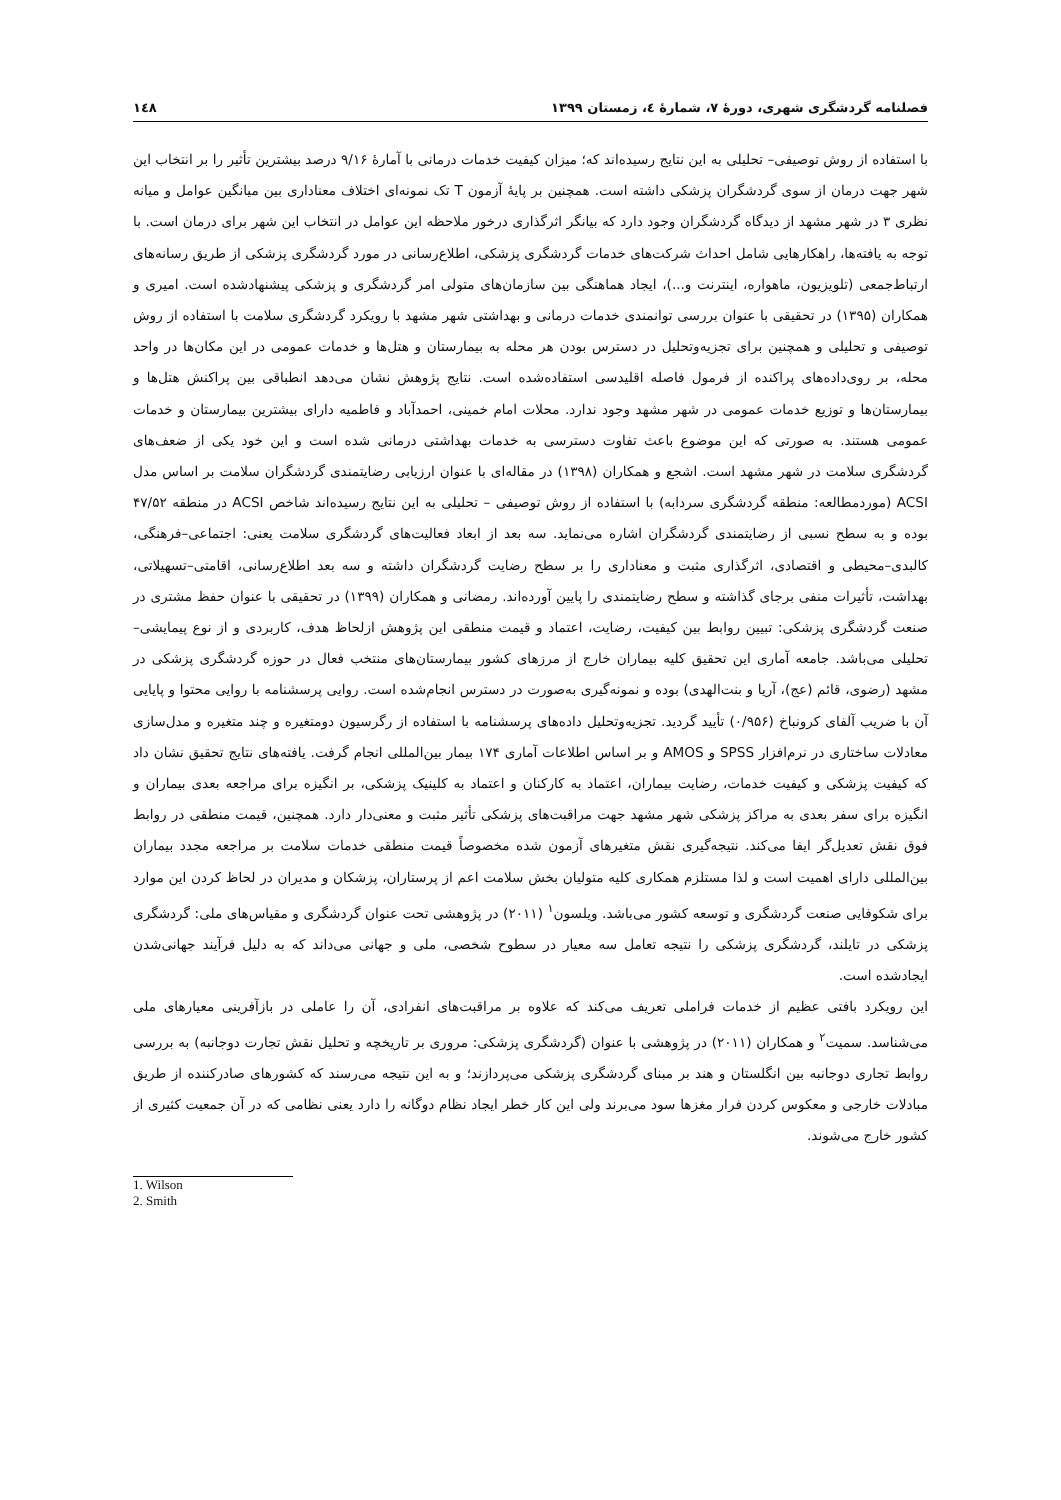فصلنامه گردشگری شهری، دورهٔ ۷، شمارهٔ ٤، زمستان ۱۳۹۹ ۱٤۸
با استفاده از روش توصیفی– تحلیلی به این نتایج رسیده‌اند که؛ میزان کیفیت خدمات درمانی با آمارهٔ ۹/۱۶ درصد بیشترین تأثیر را بر انتخاب این شهر جهت درمان از سوی گردشگران پزشکی داشته است. همچنین بر پایهٔ آزمون T تک نمونه‌ای اختلاف معناداری بین میانگین عوامل و میانه نظری ۳ در شهر مشهد از دیدگاه گردشگران وجود دارد که بیانگر اثرگذاری درخور ملاحظه این عوامل در انتخاب این شهر برای درمان است. با توجه به یافته‌ها، راهکارهایی شامل احداث شرکت‌های خدمات گردشگری پزشکی، اطلاع‌رسانی در مورد گردشگری پزشکی از طریق رسانه‌های ارتباط‌جمعی (تلویزیون، ماهواره، اینترنت و...)، ایجاد هماهنگی بین سازمان‌های متولی امر گردشگری و پزشکی پیشنهادشده است. امیری و همکاران (۱۳۹۵) در تحقیقی با عنوان بررسی توانمندی خدمات درمانی و بهداشتی شهر مشهد با رویکرد گردشگری سلامت با استفاده از روش توصیفی و تحلیلی و همچنین برای تجزیه‌وتحلیل در دسترس بودن هر محله به بیمارستان و هتل‌ها و خدمات عمومی در این مکان‌ها در واحد محله، بر روی‌داده‌های پراکنده از فرمول فاصله اقلیدسی استفاده‌شده است. نتایج پژوهش نشان می‌دهد انطباقی بین پراکنش هتل‌ها و بیمارستان‌ها و توزیع خدمات عمومی در شهر مشهد وجود ندارد. محلات امام خمینی، احمدآباد و فاطمیه دارای بیشترین بیمارستان و خدمات عمومی هستند. به صورتی که این موضوع باعث تفاوت دسترسی به خدمات بهداشتی درمانی شده است و این خود یکی از ضعف‌های گردشگری سلامت در شهر مشهد است. اشجع و همکاران (۱۳۹۸) در مقاله‌ای با عنوان ارزیابی رضایتمندی گردشگران سلامت بر اساس مدل ACSI (موردمطالعه: منطقه گردشگری سردابه) با استفاده از روش توصیفی – تحلیلی به این نتایج رسیده‌اند شاخص ACSI در منطقه ۴۷/۵۲ بوده و به سطح نسبی از رضایتمندی گردشگران اشاره می‌نماید. سه بعد از ابعاد فعالیت‌های گردشگری سلامت یعنی: اجتماعی–فرهنگی، کالبدی–محیطی و اقتصادی، اثرگذاری مثبت و معناداری را بر سطح رضایت گردشگران داشته و سه بعد اطلاع‌رسانی، اقامتی–تسهیلاتی، بهداشت، تأثیرات منفی برجای گذاشته و سطح رضایتمندی را پایین آورده‌اند. رمضانی و همکاران (۱۳۹۹) در تحقیقی با عنوان حفظ مشتری در صنعت گردشگری پزشکی: تبیین روابط بین کیفیت، رضایت، اعتماد و قیمت منطقی این پژوهش ازلحاظ هدف، کاربردی و از نوع پیمایشی–تحلیلی می‌باشد. جامعه آماری این تحقیق کلیه بیماران خارج از مرزهای کشور بیمارستان‌های منتخب فعال در حوزه گردشگری پزشکی در مشهد (رضوی، قائم (عج)، آریا و بنت‌الهدی) بوده و نمونه‌گیری به‌صورت در دسترس انجام‌شده است. روایی پرسشنامه با روایی محتوا و پایایی آن با ضریب آلفای کرونباخ (۰/۹۵۶) تأیید گردید. تجزیه‌وتحلیل داده‌های پرسشنامه با استفاده از رگرسیون دومتغیره و چند متغیره و مدل‌سازی معادلات ساختاری در نرم‌افزار SPSS و AMOS و بر اساس اطلاعات آماری ۱۷۴ بیمار بین‌المللی انجام گرفت. یافته‌های نتایج تحقیق نشان داد که کیفیت پزشکی و کیفیت خدمات، رضایت بیماران، اعتماد به کارکنان و اعتماد به کلینیک پزشکی، بر انگیزه برای مراجعه بعدی بیماران و انگیزه برای سفر بعدی به مراکز پزشکی شهر مشهد جهت مراقبت‌های پزشکی تأثیر مثبت و معنی‌دار دارد. همچنین، قیمت منطقی در روابط فوق نقش تعدیل‌گر ایفا می‌کند. نتیجه‌گیری نقش متغیرهای آزمون شده مخصوصاً قیمت منطقی خدمات سلامت بر مراجعه مجدد بیماران بین‌المللی دارای اهمیت است و لذا مستلزم همکاری کلیه متولیان بخش سلامت اعم از پرستاران، پزشکان و مدیران در لحاظ کردن این موارد برای شکوفایی صنعت گردشگری و توسعه کشور می‌باشد. ویلسون<sup>۱</sup> (۲۰۱۱) در پژوهشی تحت عنوان گردشگری و مقیاس‌های ملی: گردشگری پزشکی در تایلند، گردشگری پزشکی را نتیجه تعامل سه معیار در سطوح شخصی، ملی و جهانی می‌داند که به دلیل فرآیند جهانی‌شدن ایجادشده است.
این رویکرد بافتی عظیم از خدمات فراملی تعریف می‌کند که علاوه بر مراقبت‌های انفرادی، آن را عاملی در بازآفرینی معیارهای ملی می‌شناسد. سمیت<sup>۲</sup> و همکاران (۲۰۱۱) در پژوهشی با عنوان (گردشگری پزشکی: مروری بر تاریخچه و تحلیل نقش تجارت دوجانبه) به بررسی روابط تجاری دوجانبه بین انگلستان و هند بر مبنای گردشگری پزشکی می‌پردازند؛ و به این نتیجه می‌رسند که کشورهای صادرکننده از طریق مبادلات خارجی و معکوس کردن فرار مغزها سود می‌برند ولی این کار خطر ایجاد نظام دوگانه را دارد یعنی نظامی که در آن جمعیت کثیری از کشور خارج می‌شوند.
1. Wilson
2. Smith